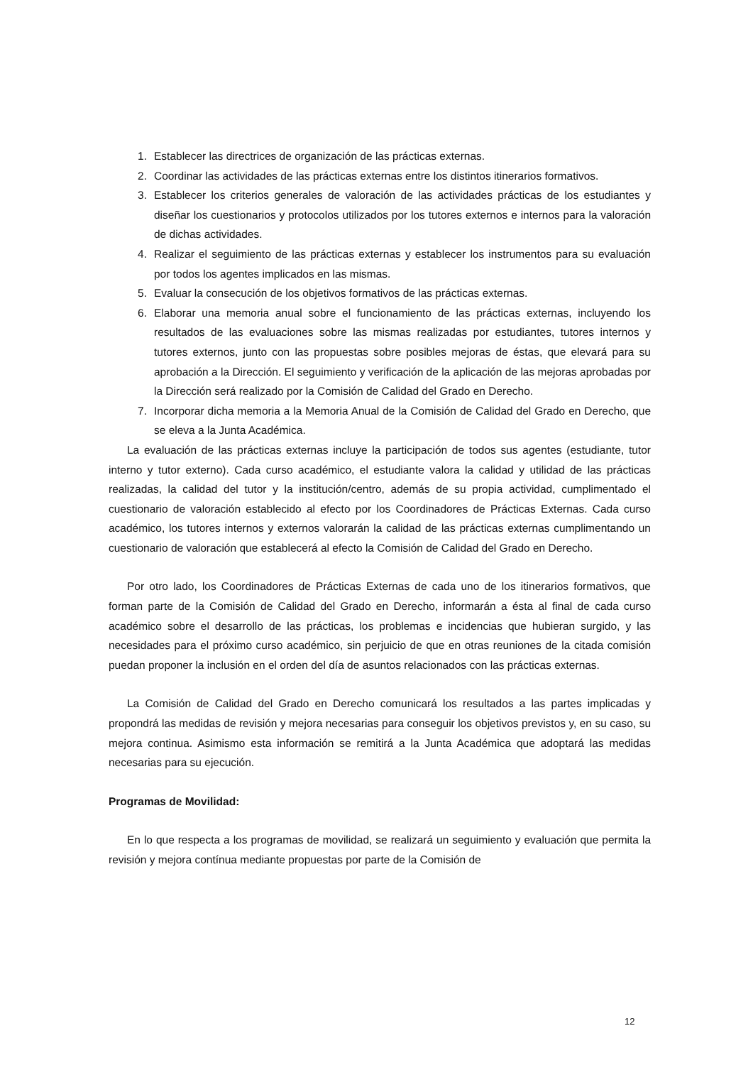1. Establecer las directrices de organización de las prácticas externas.
2. Coordinar las actividades de las prácticas externas entre los distintos itinerarios formativos.
3. Establecer los criterios generales de valoración de las actividades prácticas de los estudiantes y diseñar los cuestionarios y protocolos utilizados por los tutores externos e internos para la valoración de dichas actividades.
4. Realizar el seguimiento de las prácticas externas y establecer los instrumentos para su evaluación por todos los agentes implicados en las mismas.
5. Evaluar la consecución de los objetivos formativos de las prácticas externas.
6. Elaborar una memoria anual sobre el funcionamiento de las prácticas externas, incluyendo los resultados de las evaluaciones sobre las mismas realizadas por estudiantes, tutores internos y tutores externos, junto con las propuestas sobre posibles mejoras de éstas, que elevará para su aprobación a la Dirección. El seguimiento y verificación de la aplicación de las mejoras aprobadas por la Dirección será realizado por la Comisión de Calidad del Grado en Derecho.
7. Incorporar dicha memoria a la Memoria Anual de la Comisión de Calidad del Grado en Derecho, que se eleva a la Junta Académica.
La evaluación de las prácticas externas incluye la participación de todos sus agentes (estudiante, tutor interno y tutor externo). Cada curso académico, el estudiante valora la calidad y utilidad de las prácticas realizadas, la calidad del tutor y la institución/centro, además de su propia actividad, cumplimentado el cuestionario de valoración establecido al efecto por los Coordinadores de Prácticas Externas. Cada curso académico, los tutores internos y externos valorarán la calidad de las prácticas externas cumplimentando un cuestionario de valoración que establecerá al efecto la Comisión de Calidad del Grado en Derecho.
Por otro lado, los Coordinadores de Prácticas Externas de cada uno de los itinerarios formativos, que forman parte de la Comisión de Calidad del Grado en Derecho, informarán a ésta al final de cada curso académico sobre el desarrollo de las prácticas, los problemas e incidencias que hubieran surgido, y las necesidades para el próximo curso académico, sin perjuicio de que en otras reuniones de la citada comisión puedan proponer la inclusión en el orden del día de asuntos relacionados con las prácticas externas.
La Comisión de Calidad del Grado en Derecho comunicará los resultados a las partes implicadas y propondrá las medidas de revisión y mejora necesarias para conseguir los objetivos previstos y, en su caso, su mejora continua. Asimismo esta información se remitirá a la Junta Académica que adoptará las medidas necesarias para su ejecución.
Programas de Movilidad:
En lo que respecta a los programas de movilidad, se realizará un seguimiento y evaluación que permita la revisión y mejora contínua mediante propuestas por parte de la Comisión de
12